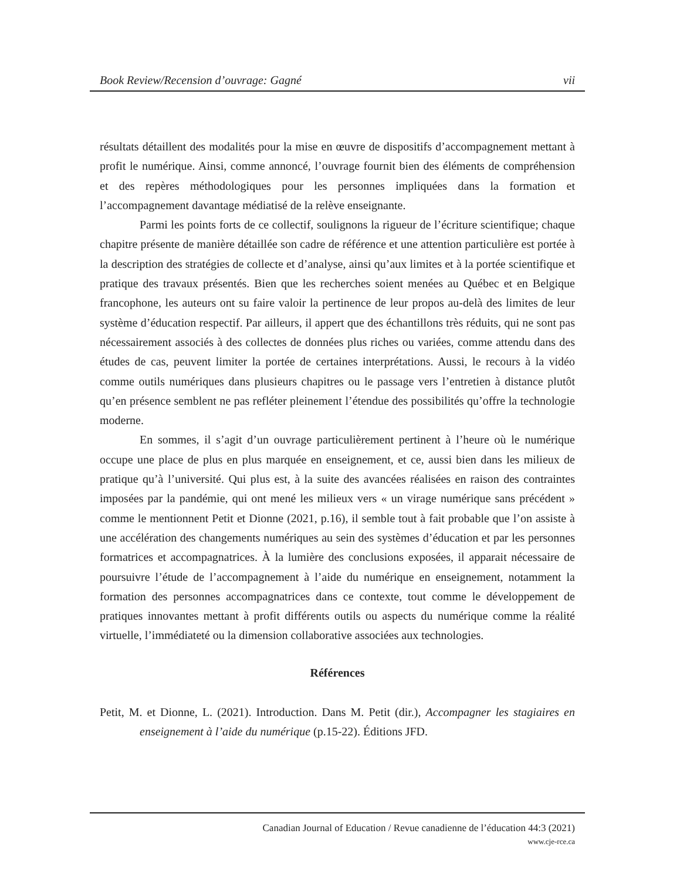Book Review/Recension d’ouvrage: Gagné vii
résultats détaillent des modalités pour la mise en œuvre de dispositifs d’accompagnement mettant à profit le numérique. Ainsi, comme annoncé, l’ouvrage fournit bien des éléments de compréhension et des repères méthodologiques pour les personnes impliquées dans la formation et l’accompagnement davantage médiatisé de la relève enseignante.
Parmi les points forts de ce collectif, soulignons la rigueur de l’écriture scientifique; chaque chapitre présente de manière détaillée son cadre de référence et une attention particulière est portée à la description des stratégies de collecte et d’analyse, ainsi qu’aux limites et à la portée scientifique et pratique des travaux présentés. Bien que les recherches soient menées au Québec et en Belgique francophone, les auteurs ont su faire valoir la pertinence de leur propos au-delà des limites de leur système d’éducation respectif. Par ailleurs, il appert que des échantillons très réduits, qui ne sont pas nécessairement associés à des collectes de données plus riches ou variées, comme attendu dans des études de cas, peuvent limiter la portée de certaines interprétations. Aussi, le recours à la vidéo comme outils numériques dans plusieurs chapitres ou le passage vers l’entretien à distance plutôt qu’en présence semblent ne pas refléter pleinement l’étendue des possibilités qu’offre la technologie moderne.
En sommes, il s’agit d’un ouvrage particulièrement pertinent à l’heure où le numérique occupe une place de plus en plus marquée en enseignement, et ce, aussi bien dans les milieux de pratique qu’à l’université. Qui plus est, à la suite des avancées réalisées en raison des contraintes imposées par la pandémie, qui ont mené les milieux vers « un virage numérique sans précédent » comme le mentionnent Petit et Dionne (2021, p.16), il semble tout à fait probable que l’on assiste à une accélération des changements numériques au sein des systèmes d’éducation et par les personnes formatrices et accompagnatrices. À la lumière des conclusions exposées, il apparait nécessaire de poursuivre l’étude de l’accompagnement à l’aide du numérique en enseignement, notamment la formation des personnes accompagnatrices dans ce contexte, tout comme le développement de pratiques innovantes mettant à profit différents outils ou aspects du numérique comme la réalité virtuelle, l’immédiateté ou la dimension collaborative associées aux technologies.
Références
Petit, M. et Dionne, L. (2021). Introduction. Dans M. Petit (dir.), Accompagner les stagiaires en enseignement à l’aide du numérique (p.15-22). Éditions JFD.
Canadian Journal of Education / Revue canadienne de l’éducation 44:3 (2021)
www.cje-rce.ca